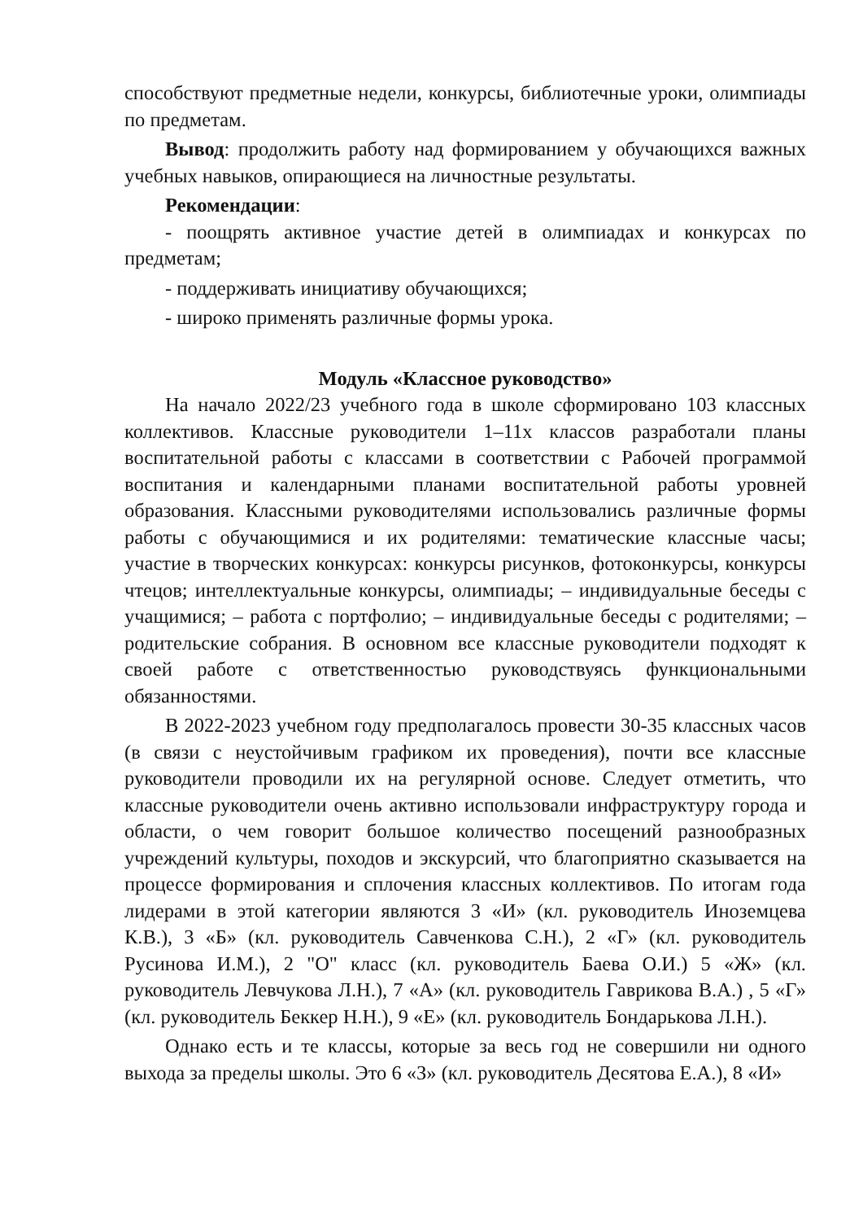способствуют предметные недели, конкурсы, библиотечные уроки, олимпиады по предметам.
Вывод: продолжить работу над формированием у обучающихся важных учебных навыков, опирающиеся на личностные результаты.
Рекомендации:
- поощрять активное участие детей в олимпиадах и конкурсах по предметам;
- поддерживать инициативу обучающихся;
- широко применять различные формы урока.
Модуль «Классное руководство»
На начало 2022/23 учебного года в школе сформировано 103 классных коллективов. Классные руководители 1–11х классов разработали планы воспитательной работы с классами в соответствии с Рабочей программой воспитания и календарными планами воспитательной работы уровней образования. Классными руководителями использовались различные формы работы с обучающимися и их родителями: тематические классные часы; участие в творческих конкурсах: конкурсы рисунков, фотоконкурсы, конкурсы чтецов; интеллектуальные конкурсы, олимпиады; – индивидуальные беседы с учащимися; – работа с портфолио; – индивидуальные беседы с родителями; – родительские собрания. В основном все классные руководители подходят к своей работе с ответственностью руководствуясь функциональными обязанностями.
В 2022-2023 учебном году предполагалось провести 30-35 классных часов (в связи с неустойчивым графиком их проведения), почти все классные руководители проводили их на регулярной основе. Следует отметить, что классные руководители очень активно использовали инфраструктуру города и области, о чем говорит большое количество посещений разнообразных учреждений культуры, походов и экскурсий, что благоприятно сказывается на процессе формирования и сплочения классных коллективов. По итогам года лидерами в этой категории являются 3 «И» (кл. руководитель Иноземцева К.В.), 3 «Б» (кл. руководитель Савченкова С.Н.), 2 «Г» (кл. руководитель Русинова И.М.), 2 "О" класс (кл. руководитель Баева О.И.) 5 «Ж» (кл. руководитель Левчукова Л.Н.), 7 «А» (кл. руководитель Гаврикова В.А.) , 5 «Г» (кл. руководитель Беккер Н.Н.), 9 «Е» (кл. руководитель Бондарькова Л.Н.).
Однако есть и те классы, которые за весь год не совершили ни одного выхода за пределы школы. Это 6 «З» (кл. руководитель Десятова Е.А.), 8 «И»